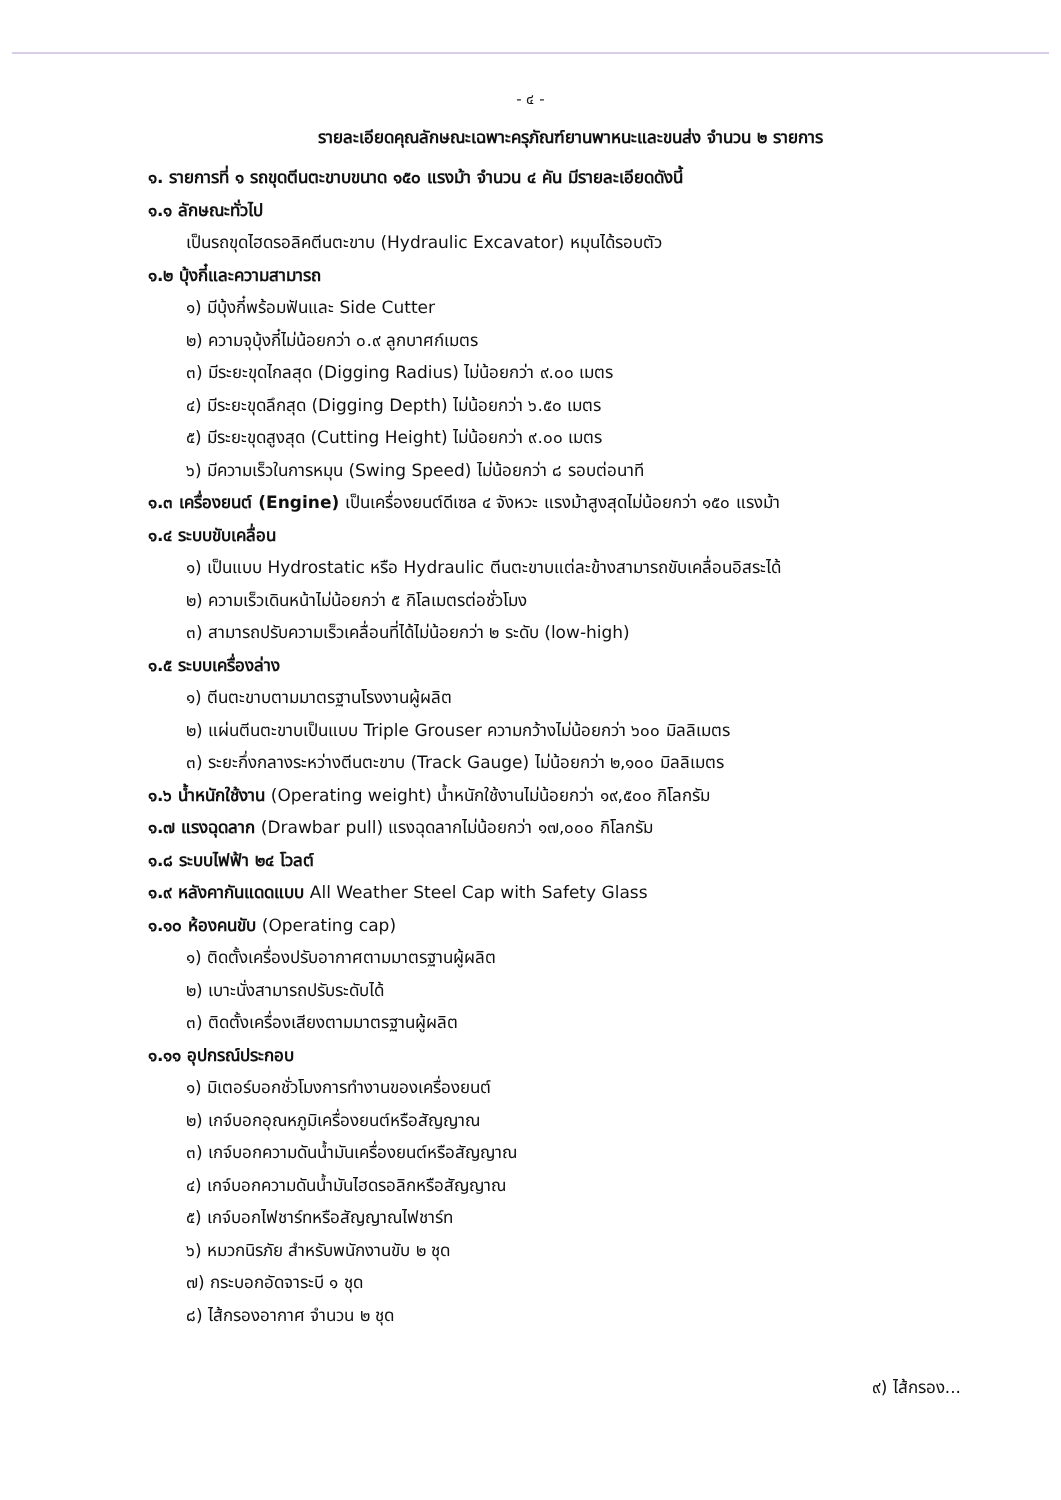- ๔ -
รายละเอียดคุณลักษณะเฉพาะครุภัณฑ์ยานพาหนะและขนส่ง จำนวน ๒ รายการ
๑. รายการที่ ๑ รถขุดตีนตะขาบขนาด ๑๕๐ แรงม้า จำนวน ๔ คัน มีรายละเอียดดังนี้
๑.๑ ลักษณะทั่วไป
เป็นรถขุดไฮดรอลิคตีนตะขาบ (Hydraulic Excavator) หมุนได้รอบตัว
๑.๒ บุ้งกี๋และความสามารถ
๑) มีบุ้งกี๋พร้อมฟันและ Side Cutter
๒) ความจุบุ้งกี๋ไม่น้อยกว่า ๐.๙ ลูกบาศก์เมตร
๓) มีระยะขุดไกลสุด (Digging Radius) ไม่น้อยกว่า ๙.๐๐ เมตร
๔) มีระยะขุดลึกสุด (Digging Depth) ไม่น้อยกว่า ๖.๕๐ เมตร
๕) มีระยะขุดสูงสุด (Cutting Height) ไม่น้อยกว่า ๙.๐๐ เมตร
๖) มีความเร็วในการหมุน (Swing Speed) ไม่น้อยกว่า ๘ รอบต่อนาที
๑.๓ เครื่องยนต์ (Engine) เป็นเครื่องยนต์ดีเซล ๔ จังหวะ แรงม้าสูงสุดไม่น้อยกว่า ๑๕๐ แรงม้า
๑.๔ ระบบขับเคลื่อน
๑) เป็นแบบ Hydrostatic หรือ Hydraulic ตีนตะขาบแต่ละข้างสามารถขับเคลื่อนอิสระได้
๒) ความเร็วเดินหน้าไม่น้อยกว่า ๕ กิโลเมตรต่อชั่วโมง
๓) สามารถปรับความเร็วเคลื่อนที่ได้ไม่น้อยกว่า ๒ ระดับ (low-high)
๑.๕ ระบบเครื่องล่าง
๑) ตีนตะขาบตามมาตรฐานโรงงานผู้ผลิต
๒) แผ่นตีนตะขาบเป็นแบบ Triple Grouser ความกว้างไม่น้อยกว่า ๖๐๐ มิลลิเมตร
๓) ระยะกึ่งกลางระหว่างตีนตะขาบ (Track Gauge) ไม่น้อยกว่า ๒,๑๐๐ มิลลิเมตร
๑.๖ น้ำหนักใช้งาน (Operating weight) น้ำหนักใช้งานไม่น้อยกว่า ๑๙,๕๐๐ กิโลกรัม
๑.๗ แรงฉุดลาก (Drawbar pull) แรงฉุดลากไม่น้อยกว่า ๑๗,๐๐๐ กิโลกรัม
๑.๘ ระบบไฟฟ้า ๒๔ โวลต์
๑.๙ หลังคากันแดดแบบ All Weather Steel Cap with Safety Glass
๑.๑๐ ห้องคนขับ (Operating cap)
๑) ติดตั้งเครื่องปรับอากาศตามมาตรฐานผู้ผลิต
๒) เบาะนั่งสามารถปรับระดับได้
๓) ติดตั้งเครื่องเสียงตามมาตรฐานผู้ผลิต
๑.๑๑ อุปกรณ์ประกอบ
๑) มิเตอร์บอกชั่วโมงการทำงานของเครื่องยนต์
๒) เกจ์บอกอุณหภูมิเครื่องยนต์หรือสัญญาณ
๓) เกจ์บอกความดันน้ำมันเครื่องยนต์หรือสัญญาณ
๔) เกจ์บอกความดันน้ำมันไฮดรอลิกหรือสัญญาณ
๕) เกจ์บอกไฟชาร์ทหรือสัญญาณไฟชาร์ท
๖) หมวกนิรภัย สำหรับพนักงานขับ ๒ ชุด
๗) กระบอกอัดจาระบี ๑ ชุด
๘) ไส้กรองอากาศ จำนวน ๒ ชุด
๙) ไส้กรอง...